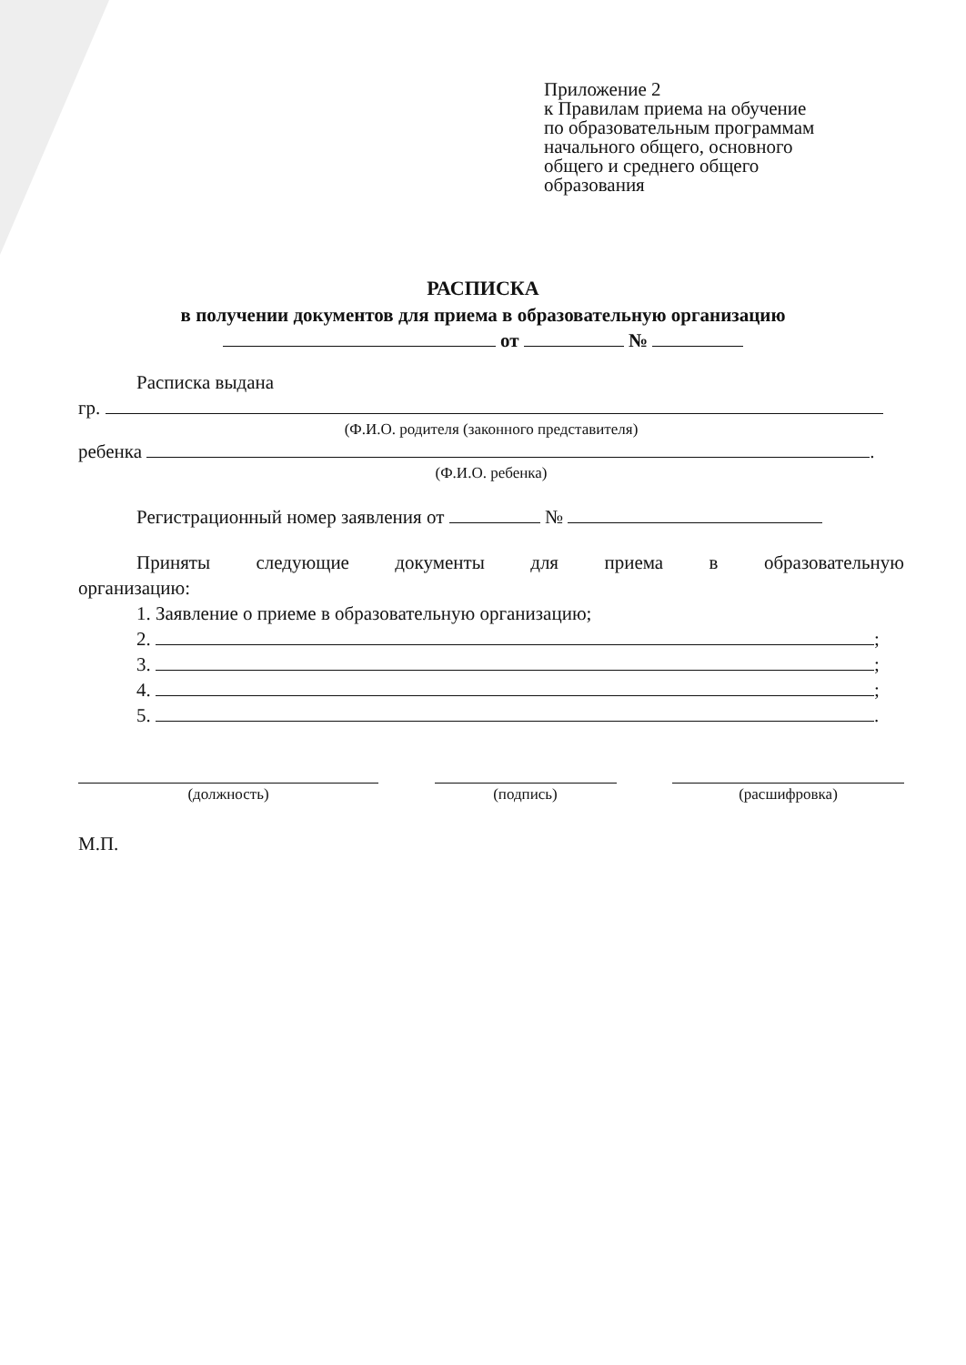Приложение 2
к Правилам приема на обучение
по образовательным программам
начального общего, основного
общего и среднего общего
образования
РАСПИСКА
в получении документов для приема в образовательную организацию
от №
Расписка выдана
гр.
(Ф.И.О. родителя (законного представителя)
ребенка .
(Ф.И.О. ребенка)
Регистрационный номер заявления от №
Приняты следующие документы для приема в образовательную
организацию:
1. Заявление о приеме в образовательную организацию;
2. ;
3. ;
4. ;
5. .
(должность) (подпись) (расшифровка)
М.П.